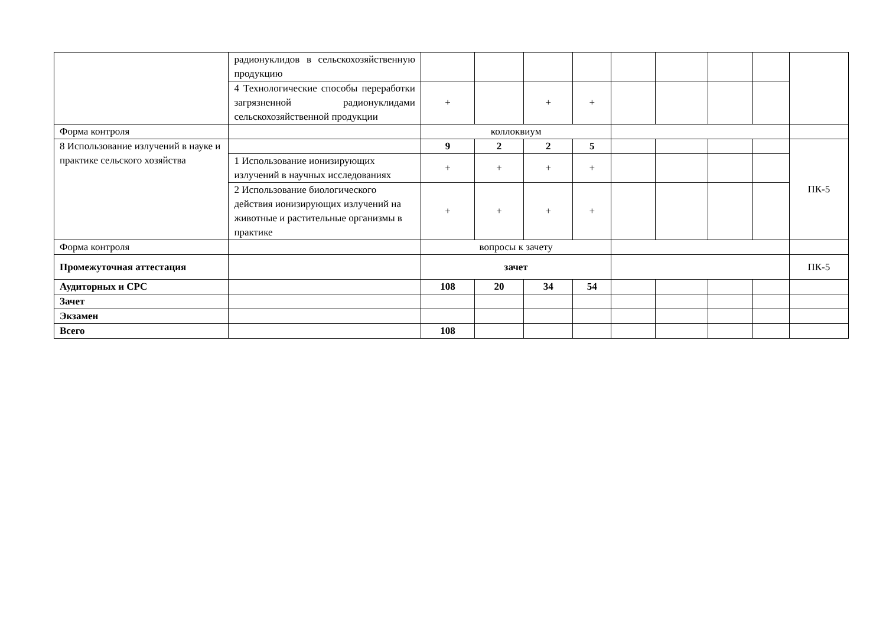| | радионуклидов в сельскохозяйственную продукцию | | | | | | | | | |
| | 4 Технологические способы переработки загрязненной радионуклидами сельскохозяйственной продукции | + | | + | + | | | | | |
| Форма контроля | | коллоквиум | | | | | | | | |
| 8 Использование излучений в науке и практике сельского хозяйства | | 9 | 2 | 2 | 5 | | | | | ПК-5 |
| | 1 Использование ионизирующих излучений в научных исследованиях | + | + | + | + | | | | | |
| | 2 Использование биологического действия ионизирующих излучений на животные и растительные организмы в практике | + | + | + | + | | | | | |
| Форма контроля | | вопросы к зачету | | | | | | | | |
| Промежуточная аттестация | | зачет | | | | | | | | ПК-5 |
| Аудиторных и СРС | | 108 | 20 | 34 | 54 | | | | | |
| Зачет | | | | | | | | | | |
| Экзамен | | | | | | | | | | |
| Всего | | 108 | | | | | | | | |